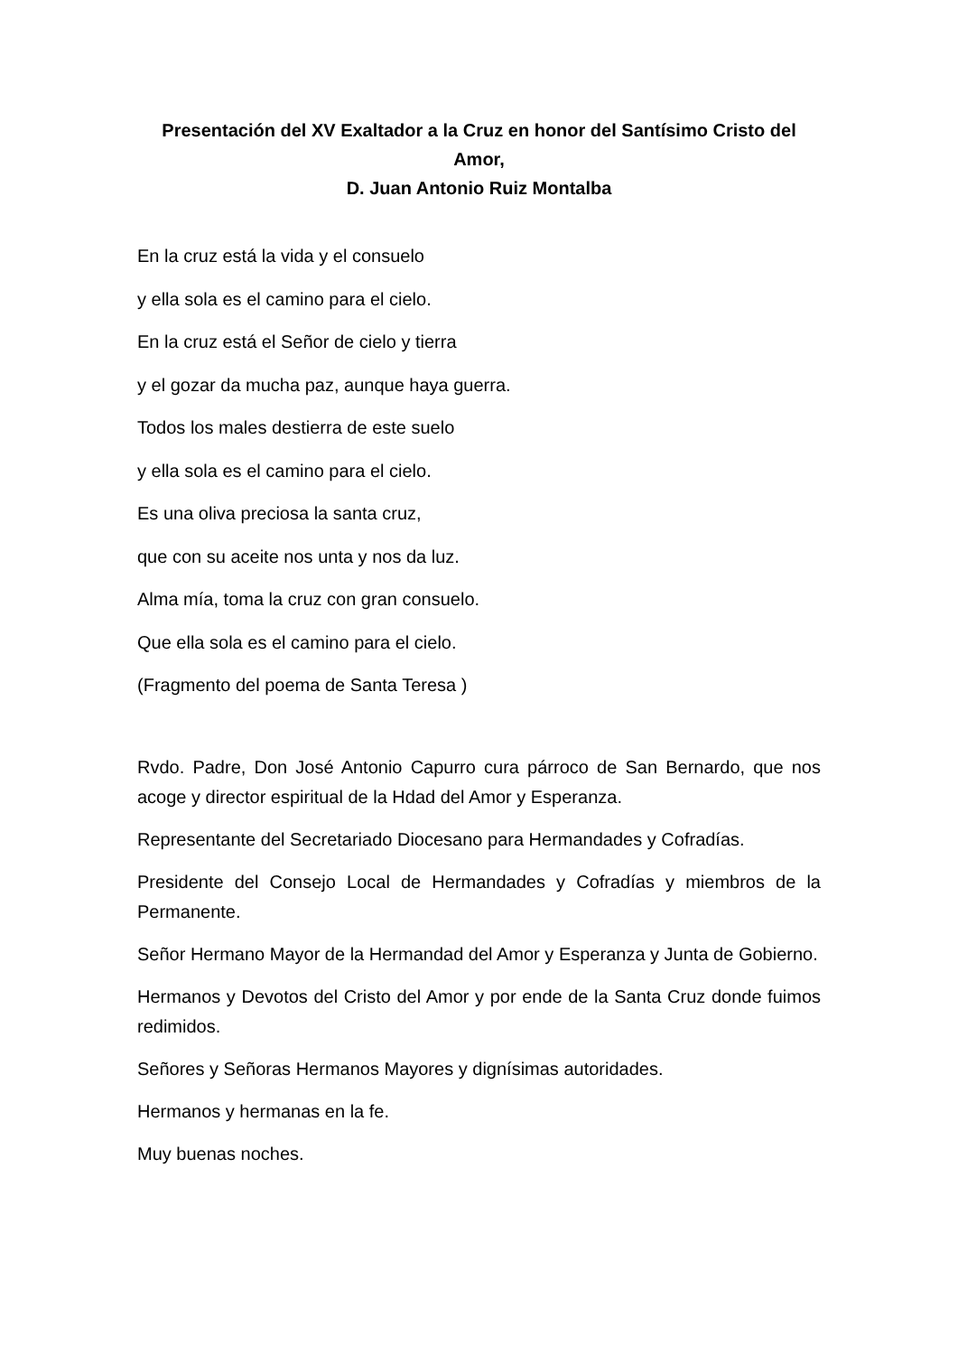Presentación del XV Exaltador a la Cruz en honor del Santísimo Cristo del Amor,
D. Juan Antonio Ruiz Montalba
En la cruz está la vida y el consuelo
y ella sola es el camino para el cielo.
En la cruz está el Señor de cielo y tierra
y el gozar da mucha paz, aunque haya guerra.
Todos los males destierra de este suelo
y ella sola es el camino para el cielo.
Es una oliva preciosa la santa cruz,
que con su aceite nos unta y nos da luz.
Alma mía, toma la cruz con gran consuelo.
Que ella sola es el camino para el cielo.
(Fragmento del poema de Santa Teresa )
Rvdo. Padre, Don José Antonio Capurro cura párroco de San Bernardo, que nos acoge y director espiritual de la Hdad del Amor y Esperanza.
Representante del Secretariado Diocesano para Hermandades y Cofradías.
Presidente del Consejo Local de Hermandades y Cofradías y miembros de la Permanente.
Señor Hermano Mayor de la Hermandad del Amor y Esperanza y Junta de Gobierno.
Hermanos y Devotos del Cristo del Amor y por ende de la Santa Cruz donde fuimos redimidos.
Señores y Señoras Hermanos Mayores y dignísimas autoridades.
Hermanos y hermanas en la fe.
Muy buenas noches.